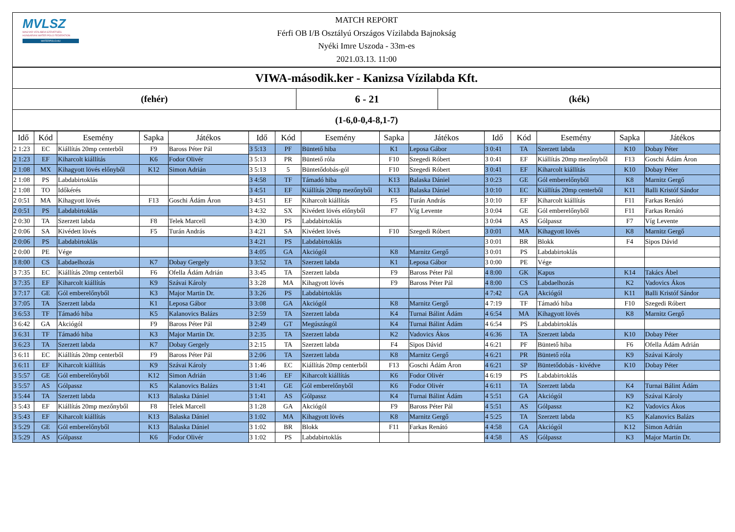MVLSZ
MAGYAR VÍZILABDA SZÖVETSÉG
HUNGARIAN WATER POLO FEDERATION
WATERPOLO.HU
MATCH REPORT
Férfi OB I/B Osztályú Országos Vízilabda Bajnokság
Nyéki Imre Uszoda - 33m-es
2021.03.13. 11:00
VIWA-második.ker - Kanizsa Vízilabda Kft.
(fehér) 6 - 21 (kék)
(1-6,0-0,4-8,1-7)
| Idő | Kód | Esemény | Sapka | Játékos | Idő | Kód | Esemény | Sapka | Játékos | Idő | Kód | Esemény | Sapka | Játékos |
| --- | --- | --- | --- | --- | --- | --- | --- | --- | --- | --- | --- | --- | --- | --- |
| 2 1:23 | EC | Kiállítás 20mp centerből | F9 | Baross Péter Pál | 3 5:13 | PF | Büntető hiba | K1 | Leposa Gábor | 3 0:41 | TA | Szerzett labda | K10 | Dobay Péter |
| 2 1:23 | EF | Kiharcolt kiállítás | K6 | Fodor Olivér | 3 5:13 | PR | Büntető róla | F10 | Szegedi Róbert | 3 0:41 | EF | Kiállítás 20mp mezőnyből | F13 | Goschi Ádám Áron |
| 2 1:08 | MX | Kihagyott lövés előnyből | K12 | Simon Adrián | 3 5:13 | 5 | Büntetődobás-gól | F10 | Szegedi Róbert | 3 0:41 | EF | Kiharcolt kiállítás | K10 | Dobay Péter |
| 2 1:08 | PS | Labdabirtoklás | | | 3 4:58 | TF | Támadó hiba | K13 | Balaska Dániel | 3 0:23 | GE | Gól emberelőnyből | K8 | Marnitz Gergő |
| 2 1:08 | TO | Időkérés | | | 3 4:51 | EF | Kiállítás 20mp mezőnyből | K13 | Balaska Dániel | 3 0:10 | EC | Kiállítás 20mp centerből | K11 | Balli Kristóf Sándor |
| 2 0:51 | MA | Kihagyott lövés | F13 | Goschi Ádám Áron | 3 4:51 | EF | Kiharcolt kiállítás | F5 | Turán András | 3 0:10 | EF | Kiharcolt kiállítás | F11 | Farkas Renátó |
| 2 0:51 | PS | Labdabirtoklás | | | 3 4:32 | SX | Kivédett lövés előnyből | F7 | Víg Levente | 3 0:04 | GE | Gól emberelőnyből | F11 | Farkas Renátó |
| 2 0:30 | TA | Szerzett labda | F8 | Telek Marcell | 3 4:30 | PS | Labdabirtoklás | | | 3 0:04 | AS | Gólpassz | F7 | Víg Levente |
| 2 0:06 | SA | Kivédett lövés | F5 | Turán András | 3 4:21 | SA | Kivédett lövés | F10 | Szegedi Róbert | 3 0:01 | MA | Kihagyott lövés | K8 | Marnitz Gergő |
| 2 0:06 | PS | Labdabirtoklás | | | 3 4:21 | PS | Labdabirtoklás | | | 3 0:01 | BR | Blokk | F4 | Sipos Dávid |
| 2 0:00 | PE | Vége | | | 3 4:05 | GA | Akciógól | K8 | Marnitz Gergő | 3 0:01 | PS | Labdabirtoklás | | |
| 3 8:00 | CS | Labdaelhozás | K7 | Dobay Gergely | 3 3:52 | TA | Szerzett labda | K1 | Leposa Gábor | 3 0:00 | PE | Vége | | |
| 3 7:35 | EC | Kiállítás 20mp centerből | F6 | Ofella Ádám Adrián | 3 3:45 | TA | Szerzett labda | F9 | Baross Péter Pál | 4 8:00 | GK | Kapus | K14 | Takács Ábel |
| 3 7:35 | EF | Kiharcolt kiállítás | K9 | Szávai Károly | 3 3:28 | MA | Kihagyott lövés | F9 | Baross Péter Pál | 4 8:00 | CS | Labdaelhozás | K2 | Vadovics Ákos |
| 3 7:17 | GE | Gól emberelőnyből | K3 | Major Martin Dr. | 3 3:26 | PS | Labdabirtoklás | | | 4 7:42 | GA | Akciógól | K11 | Balli Kristóf Sándor |
| 3 7:05 | TA | Szerzett labda | K1 | Leposa Gábor | 3 3:08 | GA | Akciógól | K8 | Marnitz Gergő | 4 7:19 | TF | Támadó hiba | F10 | Szegedi Róbert |
| 3 6:53 | TF | Támadó hiba | K5 | Kalanovics Balázs | 3 2:59 | TA | Szerzett labda | K4 | Turnai Bálint Ádám | 4 6:54 | MA | Kihagyott lövés | K8 | Marnitz Gergő |
| 3 6:42 | GA | Akciógól | F9 | Baross Péter Pál | 3 2:49 | GT | Megúszásgól | K4 | Turnai Bálint Ádám | 4 6:54 | PS | Labdabirtoklás | | |
| 3 6:31 | TF | Támadó hiba | K3 | Major Martin Dr. | 3 2:35 | TA | Szerzett labda | K2 | Vadovics Ákos | 4 6:36 | TA | Szerzett labda | K10 | Dobay Péter |
| 3 6:23 | TA | Szerzett labda | K7 | Dobay Gergely | 3 2:15 | TA | Szerzett labda | F4 | Sipos Dávid | 4 6:21 | PF | Büntető hiba | F6 | Ofella Ádám Adrián |
| 3 6:11 | EC | Kiállítás 20mp centerből | F9 | Baross Péter Pál | 3 2:06 | TA | Szerzett labda | K8 | Marnitz Gergő | 4 6:21 | PR | Büntető róla | K9 | Szávai Károly |
| 3 6:11 | EF | Kiharcolt kiállítás | K9 | Szávai Károly | 3 1:46 | EC | Kiállítás 20mp centerből | F13 | Goschi Ádám Áron | 4 6:21 | SP | Büntetődobás - kivédve | K10 | Dobay Péter |
| 3 5:57 | GE | Gól emberelőnyből | K12 | Simon Adrián | 3 1:46 | EF | Kiharcolt kiállítás | K6 | Fodor Olivér | 4 6:19 | PS | Labdabirtoklás | | |
| 3 5:57 | AS | Gólpassz | K5 | Kalanovics Balázs | 3 1:41 | GE | Gól emberelőnyből | K6 | Fodor Olivér | 4 6:11 | TA | Szerzett labda | K4 | Turnai Bálint Ádám |
| 3 5:44 | TA | Szerzett labda | K13 | Balaska Dániel | 3 1:41 | AS | Gólpassz | K4 | Turnai Bálint Ádám | 4 5:51 | GA | Akciógól | K9 | Szávai Károly |
| 3 5:43 | EF | Kiállítás 20mp mezőnyből | F8 | Telek Marcell | 3 1:28 | GA | Akciógól | F9 | Baross Péter Pál | 4 5:51 | AS | Gólpassz | K2 | Vadovics Ákos |
| 3 5:43 | EF | Kiharcolt kiállítás | K13 | Balaska Dániel | 3 1:02 | MA | Kihagyott lövés | K8 | Marnitz Gergő | 4 5:25 | TA | Szerzett labda | K5 | Kalanovics Balázs |
| 3 5:29 | GE | Gól emberelőnyből | K13 | Balaska Dániel | 3 1:02 | BR | Blokk | F11 | Farkas Renátó | 4 4:58 | GA | Akciógól | K12 | Simon Adrián |
| 3 5:29 | AS | Gólpassz | K6 | Fodor Olivér | 3 1:02 | PS | Labdabirtoklás | | | 4 4:58 | AS | Gólpassz | K3 | Major Martin Dr. |